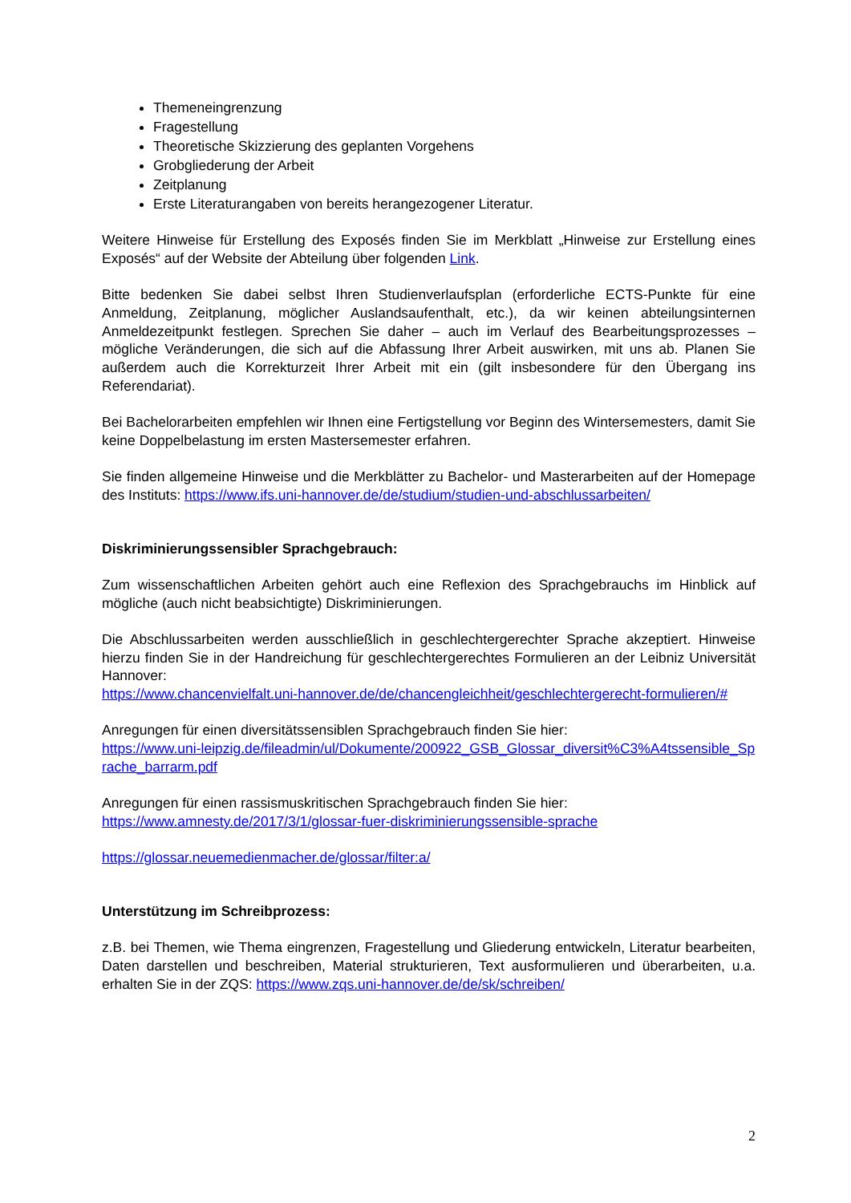Themeneingrenzung
Fragestellung
Theoretische Skizzierung des geplanten Vorgehens
Grobgliederung der Arbeit
Zeitplanung
Erste Literaturangaben von bereits herangezogener Literatur.
Weitere Hinweise für Erstellung des Exposés finden Sie im Merkblatt „Hinweise zur Erstellung eines Exposés“ auf der Website der Abteilung über folgenden Link.
Bitte bedenken Sie dabei selbst Ihren Studienverlaufsplan (erforderliche ECTS-Punkte für eine Anmeldung, Zeitplanung, möglicher Auslandsaufenthalt, etc.), da wir keinen abteilungsinternen Anmeldezeitpunkt festlegen. Sprechen Sie daher – auch im Verlauf des Bearbeitungsprozesses – mögliche Veränderungen, die sich auf die Abfassung Ihrer Arbeit auswirken, mit uns ab. Planen Sie außerdem auch die Korrekturzeit Ihrer Arbeit mit ein (gilt insbesondere für den Übergang ins Referendariat).
Bei Bachelorarbeiten empfehlen wir Ihnen eine Fertigstellung vor Beginn des Wintersemesters, damit Sie keine Doppelbelastung im ersten Mastersemester erfahren.
Sie finden allgemeine Hinweise und die Merkblätter zu Bachelor- und Masterarbeiten auf der Homepage des Instituts: https://www.ifs.uni-hannover.de/de/studium/studien-und-abschlussarbeiten/
Diskriminierungssensibler Sprachgebrauch:
Zum wissenschaftlichen Arbeiten gehört auch eine Reflexion des Sprachgebrauchs im Hinblick auf mögliche (auch nicht beabsichtigte) Diskriminierungen.
Die Abschlussarbeiten werden ausschließlich in geschlechtergerechter Sprache akzeptiert. Hinweise hierzu finden Sie in der Handreichung für geschlechtergerechtes Formulieren an der Leibniz Universität Hannover:
https://www.chancenvielfalt.uni-hannover.de/de/chancengleichheit/geschlechtergerecht-formulieren/#
Anregungen für einen diversitätssensiblen Sprachgebrauch finden Sie hier:
https://www.uni-leipzig.de/fileadmin/ul/Dokumente/200922_GSB_Glossar_diversit%C3%A4tssensible_Sprache_barrarm.pdf
Anregungen für einen rassismuskritischen Sprachgebrauch finden Sie hier:
https://www.amnesty.de/2017/3/1/glossar-fuer-diskriminierungssensible-sprache
https://glossar.neuemedienmacher.de/glossar/filter:a/
Unterstützung im Schreibprozess:
z.B. bei Themen, wie Thema eingrenzen, Fragestellung und Gliederung entwickeln, Literatur bearbeiten, Daten darstellen und beschreiben, Material strukturieren, Text ausformulieren und überarbeiten, u.a. erhalten Sie in der ZQS: https://www.zqs.uni-hannover.de/de/sk/schreiben/
2